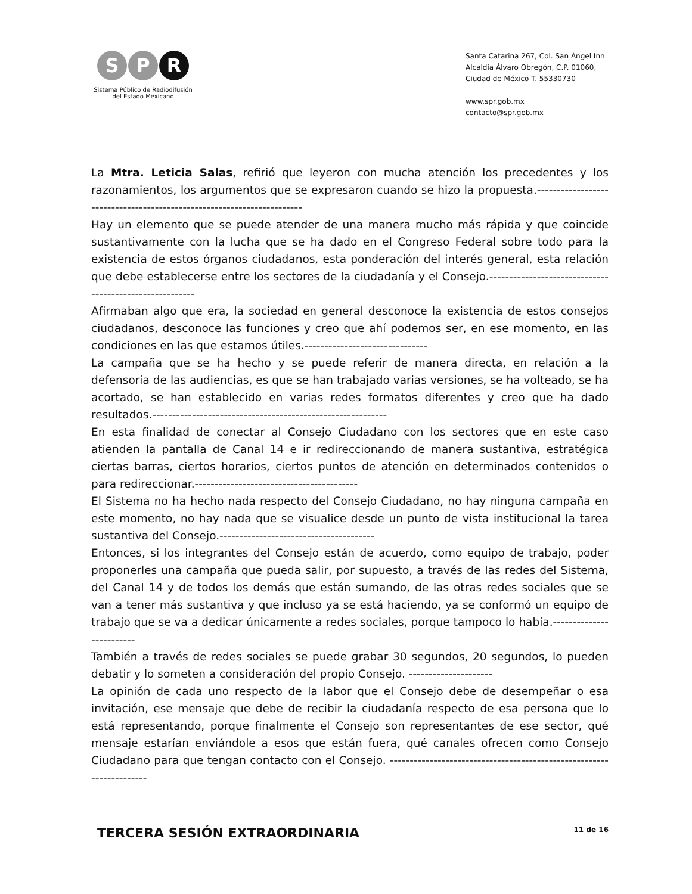S P R
Sistema Público de Radiodifusión
del Estado Mexicano
Santa Catarina 267, Col. San Ángel Inn
Alcaldía Álvaro Obregón, C.P. 01060,
Ciudad de México T. 55330730
www.spr.gob.mx
contacto@spr.gob.mx
La Mtra. Leticia Salas, refirió que leyeron con mucha atención los precedentes y los razonamientos, los argumentos que se expresaron cuando se hizo la propuesta.-----------------------------------------------------------------------
Hay un elemento que se puede atender de una manera mucho más rápida y que coincide sustantivamente con la lucha que se ha dado en el Congreso Federal sobre todo para la existencia de estos órganos ciudadanos, esta ponderación del interés general, esta relación que debe establecerse entre los sectores de la ciudadanía y el Consejo.--------------------------------------------------------
Afirmaban algo que era, la sociedad en general desconoce la existencia de estos consejos ciudadanos, desconoce las funciones y creo que ahí podemos ser, en ese momento, en las condiciones en las que estamos útiles.-------------------------------
La campaña que se ha hecho y se puede referir de manera directa, en relación a la defensoría de las audiencias, es que se han trabajado varias versiones, se ha volteado, se ha acortado, se han establecido en varias redes formatos diferentes y creo que ha dado resultados.-----------------------------------------------------------
En esta finalidad de conectar al Consejo Ciudadano con los sectores que en este caso atienden la pantalla de Canal 14 e ir redireccionando de manera sustantiva, estratégica ciertas barras, ciertos horarios, ciertos puntos de atención en determinados contenidos o para redireccionar.-----------------------------------------
El Sistema no ha hecho nada respecto del Consejo Ciudadano, no hay ninguna campaña en este momento, no hay nada que se visualice desde un punto de vista institucional la tarea sustantiva del Consejo.---------------------------------------
Entonces, si los integrantes del Consejo están de acuerdo, como equipo de trabajo, poder proponerles una campaña que pueda salir, por supuesto, a través de las redes del Sistema, del Canal 14 y de todos los demás que están sumando, de las otras redes sociales que se van a tener más sustantiva y que incluso ya se está haciendo, ya se conformó un equipo de trabajo que se va a dedicar únicamente a redes sociales, porque tampoco lo había.-------------------------
También a través de redes sociales se puede grabar 30 segundos, 20 segundos, lo pueden debatir y lo someten a consideración del propio Consejo. ---------------------
La opinión de cada uno respecto de la labor que el Consejo debe de desempeñar o esa invitación, ese mensaje que debe de recibir la ciudadanía respecto de esa persona que lo está representando, porque finalmente el Consejo son representantes de ese sector, qué mensaje estarían enviándole a esos que están fuera, qué canales ofrecen como Consejo Ciudadano para que tengan contacto con el Consejo. ---------------------------------------------------------------------
TERCERA SESIÓN EXTRAORDINARIA 11 de 16